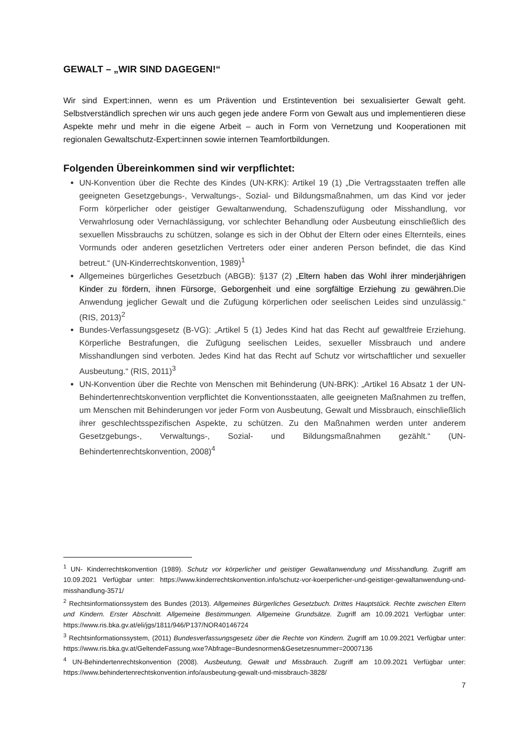GEWALT – „WIR SIND DAGEGEN!“
Wir sind Expert:innen, wenn es um Prävention und Erstintevention bei sexualisierter Gewalt geht. Selbstverständlich sprechen wir uns auch gegen jede andere Form von Gewalt aus und implementieren diese Aspekte mehr und mehr in die eigene Arbeit – auch in Form von Vernetzung und Kooperationen mit regionalen Gewaltschutz-Expert:innen sowie internen Teamfortbildungen.
Folgenden Übereinkommen sind wir verpflichtet:
UN-Konvention über die Rechte des Kindes (UN-KRK): Artikel 19 (1) „Die Vertragsstaaten treffen alle geeigneten Gesetzgebungs-, Verwaltungs-, Sozial- und Bildungsmaßnahmen, um das Kind vor jeder Form körperlicher oder geistiger Gewaltanwendung, Schadenszufügung oder Misshandlung, vor Verwahrlosung oder Vernachlässigung, vor schlechter Behandlung oder Ausbeutung einschließlich des sexuellen Missbrauchs zu schützen, solange es sich in der Obhut der Eltern oder eines Elternteils, eines Vormunds oder anderen gesetzlichen Vertreters oder einer anderen Person befindet, die das Kind betreut.“ (UN-Kinderrechtskonvention, 1989)<sup>1</sup>
Allgemeines bürgerliches Gesetzbuch (ABGB): §137 (2) „Eltern haben das Wohl ihrer minderjährigen Kinder zu fördern, ihnen Fürsorge, Geborgenheit und eine sorgfältige Erziehung zu gewähren. Die Anwendung jeglicher Gewalt und die Zufügung körperlichen oder seelischen Leides sind unzulässig.“ (RIS, 2013)<sup>2</sup>
Bundes-Verfassungsgesetz (B-VG): „Artikel 5 (1) Jedes Kind hat das Recht auf gewaltfreie Erziehung. Körperliche Bestrafungen, die Zufügung seelischen Leides, sexueller Missbrauch und andere Misshandlungen sind verboten. Jedes Kind hat das Recht auf Schutz vor wirtschaftlicher und sexueller Ausbeutung.“ (RIS, 2011)<sup>3</sup>
UN-Konvention über die Rechte von Menschen mit Behinderung (UN-BRK): „Artikel 16 Absatz 1 der UN-Behindertenrechtskonvention verpflichtet die Konventionsstaaten, alle geeigneten Maßnahmen zu treffen, um Menschen mit Behinderungen vor jeder Form von Ausbeutung, Gewalt und Missbrauch, einschließlich ihrer geschlechtsspezifischen Aspekte, zu schützen. Zu den Maßnahmen werden unter anderem Gesetzgebungs-, Verwaltungs-, Sozial- und Bildungsmaßnahmen gezählt.“ (UN-Behindertenrechtskonvention, 2008)<sup>4</sup>
<sup>1</sup> UN- Kinderrechtskonvention (1989). Schutz vor körperlicher und geistiger Gewaltanwendung und Misshandlung. Zugriff am 10.09.2021 Verfügbar unter: https://www.kinderrechtskonvention.info/schutz-vor-koerperlicher-und-geistiger-gewaltanwendung-und-misshandlung-3571/
<sup>2</sup> Rechtsinformationssystem des Bundes (2013). Allgemeines Bürgerliches Gesetzbuch. Drittes Hauptstück. Rechte zwischen Eltern und Kindern. Erster Abschnitt. Allgemeine Bestimmungen. Allgemeine Grundsätze. Zugriff am 10.09.2021 Verfügbar unter: https://www.ris.bka.gv.at/eli/jgs/1811/946/P137/NOR40146724
<sup>3</sup> Rechtsinformationssystem, (2011) Bundesverfassungsgesetz über die Rechte von Kindern. Zugriff am 10.09.2021 Verfügbar unter: https://www.ris.bka.gv.at/GeltendeFassung.wxe?Abfrage=Bundesnormen&Gesetzesnummer=20007136
<sup>4</sup> UN-Behindertenrechtskonvention (2008). Ausbeutung, Gewalt und Missbrauch. Zugriff am 10.09.2021 Verfügbar unter: https://www.behindertenrechtskonvention.info/ausbeutung-gewalt-und-missbrauch-3828/
7